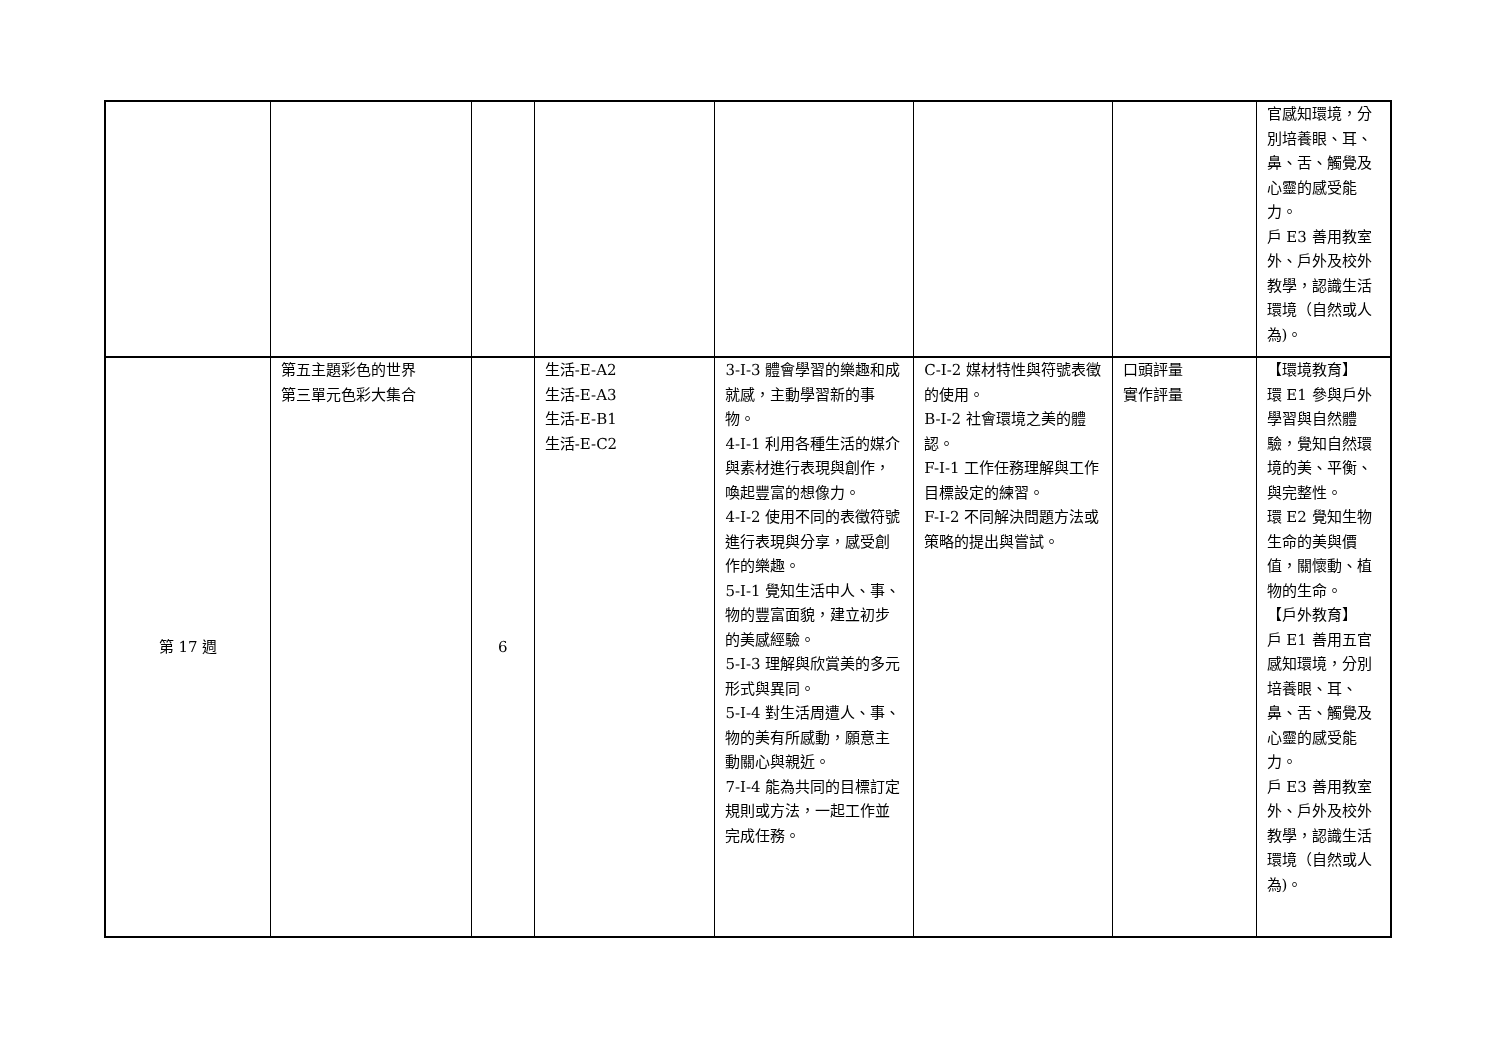| | | | | | | | 官感知環境，分別培養眼、耳、鼻、舌、觸覺及心靈的感受能力。 戶 E3 善用教室外、戶外及校外教學，認識生活環境（自然或人為)。 |
| 第 17 週 | 第五主題彩色的世界 第三單元色彩大集合 | 6 | 生活-E-A2 生活-E-A3 生活-E-B1 生活-E-C2 | 3-I-3 體會學習的樂趣和成就感，主動學習新的事物。 4-I-1 利用各種生活的媒介與素材進行表現與創作，喚起豐富的想像力。 4-I-2 使用不同的表徵符號進行表現與分享，感受創作的樂趣。 5-I-1 覺知生活中人、事、物的豐富面貌，建立初步的美感經驗。 5-I-3 理解與欣賞美的多元形式與異同。 5-I-4 對生活周遭人、事、物的美有所感動，願意主動關心與親近。 7-I-4 能為共同的目標訂定規則或方法，一起工作並完成任務。 | C-I-2 媒材特性與符號表徵的使用。 B-I-2 社會環境之美的體認。 F-I-1 工作任務理解與工作目標設定的練習。 F-I-2 不同解決問題方法或策略的提出與嘗試。 | 口頭評量 實作評量 | 【環境教育】 環 E1 參與戶外學習與自然體驗，覺知自然環境的美、平衡、與完整性。 環 E2 覺知生物生命的美與價值，關懷動、植物的生命。 【戶外教育】 戶 E1 善用五官感知環境，分別培養眼、耳、鼻、舌、觸覺及心靈的感受能力。 戶 E3 善用教室外、戶外及校外教學，認識生活環境（自然或人為)。 |